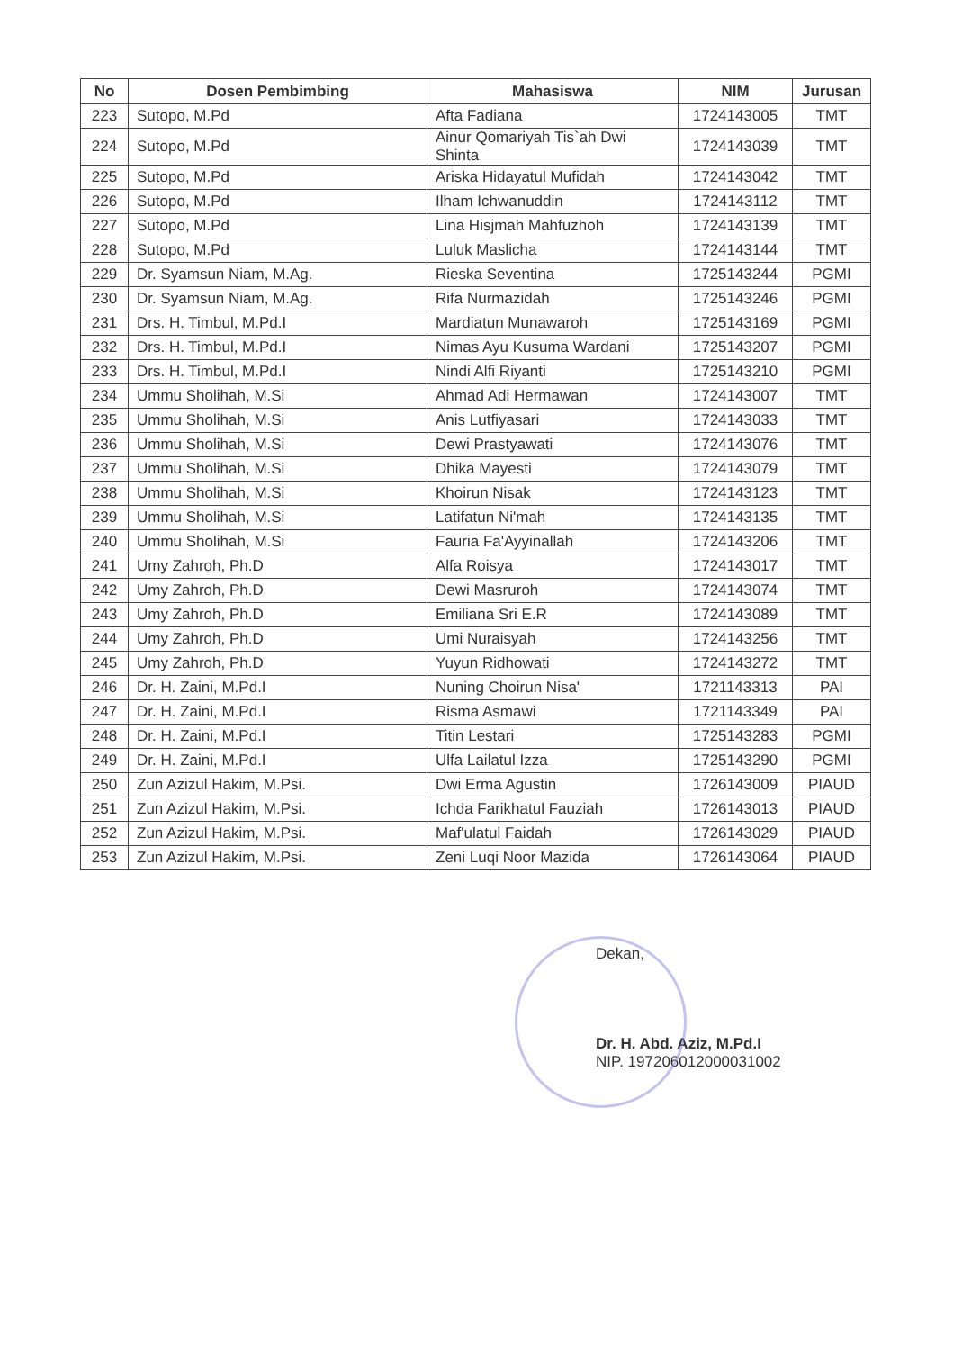| No | Dosen Pembimbing | Mahasiswa | NIM | Jurusan |
| --- | --- | --- | --- | --- |
| 223 | Sutopo, M.Pd | Afta Fadiana | 1724143005 | TMT |
| 224 | Sutopo, M.Pd | Ainur Qomariyah Tis`ah Dwi Shinta | 1724143039 | TMT |
| 225 | Sutopo, M.Pd | Ariska Hidayatul Mufidah | 1724143042 | TMT |
| 226 | Sutopo, M.Pd | Ilham Ichwanuddin | 1724143112 | TMT |
| 227 | Sutopo, M.Pd | Lina Hisjmah Mahfuzhoh | 1724143139 | TMT |
| 228 | Sutopo, M.Pd | Luluk Maslicha | 1724143144 | TMT |
| 229 | Dr. Syamsun Niam, M.Ag. | Rieska Seventina | 1725143244 | PGMI |
| 230 | Dr. Syamsun Niam, M.Ag. | Rifa Nurmazidah | 1725143246 | PGMI |
| 231 | Drs. H. Timbul, M.Pd.I | Mardiatun Munawaroh | 1725143169 | PGMI |
| 232 | Drs. H. Timbul, M.Pd.I | Nimas Ayu Kusuma Wardani | 1725143207 | PGMI |
| 233 | Drs. H. Timbul, M.Pd.I | Nindi Alfi Riyanti | 1725143210 | PGMI |
| 234 | Ummu Sholihah, M.Si | Ahmad Adi Hermawan | 1724143007 | TMT |
| 235 | Ummu Sholihah, M.Si | Anis Lutfiyasari | 1724143033 | TMT |
| 236 | Ummu Sholihah, M.Si | Dewi Prastyawati | 1724143076 | TMT |
| 237 | Ummu Sholihah, M.Si | Dhika Mayesti | 1724143079 | TMT |
| 238 | Ummu Sholihah, M.Si | Khoirun Nisak | 1724143123 | TMT |
| 239 | Ummu Sholihah, M.Si | Latifatun Ni'mah | 1724143135 | TMT |
| 240 | Ummu Sholihah, M.Si | Fauria Fa'Ayyinallah | 1724143206 | TMT |
| 241 | Umy Zahroh, Ph.D | Alfa Roisya | 1724143017 | TMT |
| 242 | Umy Zahroh, Ph.D | Dewi Masruroh | 1724143074 | TMT |
| 243 | Umy Zahroh, Ph.D | Emiliana Sri E.R | 1724143089 | TMT |
| 244 | Umy Zahroh, Ph.D | Umi Nuraisyah | 1724143256 | TMT |
| 245 | Umy Zahroh, Ph.D | Yuyun Ridhowati | 1724143272 | TMT |
| 246 | Dr. H. Zaini, M.Pd.I | Nuning Choirun Nisa' | 1721143313 | PAI |
| 247 | Dr. H. Zaini, M.Pd.I | Risma Asmawi | 1721143349 | PAI |
| 248 | Dr. H. Zaini, M.Pd.I | Titin Lestari | 1725143283 | PGMI |
| 249 | Dr. H. Zaini, M.Pd.I | Ulfa Lailatul Izza | 1725143290 | PGMI |
| 250 | Zun Azizul Hakim, M.Psi. | Dwi Erma Agustin | 1726143009 | PIAUD |
| 251 | Zun Azizul Hakim, M.Psi. | Ichda Farikhatul Fauziah | 1726143013 | PIAUD |
| 252 | Zun Azizul Hakim, M.Psi. | Maf'ulatul Faidah | 1726143029 | PIAUD |
| 253 | Zun Azizul Hakim, M.Psi. | Zeni Luqi Noor Mazida | 1726143064 | PIAUD |
Dekan,
Dr. H. Abd. Aziz, M.Pd.I
NIP. 197206012000031002